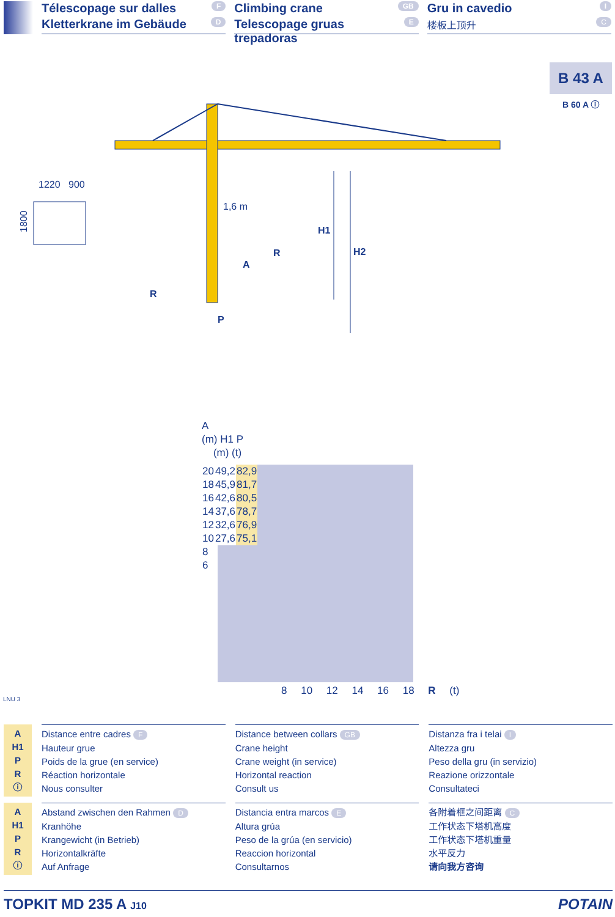Télescopage sur dalles F
Kletterkrane im Gebäude D
Climbing crane GB
Telescopage gruas trepadoras E
Gru in cavedio I
楼板上顶升 C
B 43 A
B 60 A ⓘ
H1
H2
1,6 m
R
A
R
P
1220
900
1800
A
(m) H1 P
(m) (t)
| 20 | 49,2 | 82,9 |
| 18 | 45,9 | 81,7 |
| 16 | 42,6 | 80,5 |
| 14 | 37,6 | 78,7 |
| 12 | 32,6 | 76,9 |
| 10 | 27,6 | 75,1 |
| 8 | | |
| 6 | | |
8 10 12 14 16 18 R (t)
LNU 3
A
H1
P
R
ⓘ
Distance entre cadres F
Hauteur grue
Poids de la grue (en service)
Réaction horizontale
Nous consulter
Distance between collars GB
Crane height
Crane weight (in service)
Horizontal reaction
Consult us
Distanza fra i telai I
Altezza gru
Peso della gru (in servizio)
Reazione orizzontale
Consultateci
A
H1
P
R
ⓘ
Abstand zwischen den Rahmen D
Kranhöhe
Krangewicht (in Betrieb)
Horizontalkräfte
Auf Anfrage
Distancia entra marcos E
Altura grúa
Peso de la grúa (en servicio)
Reaccion horizontal
Consultarnos
各附着框之间距离 C
工作状态下塔机高度
工作状态下塔机重量
水平反力
请向我方咨询
TOPKIT MD 235 A J10 POTAIN